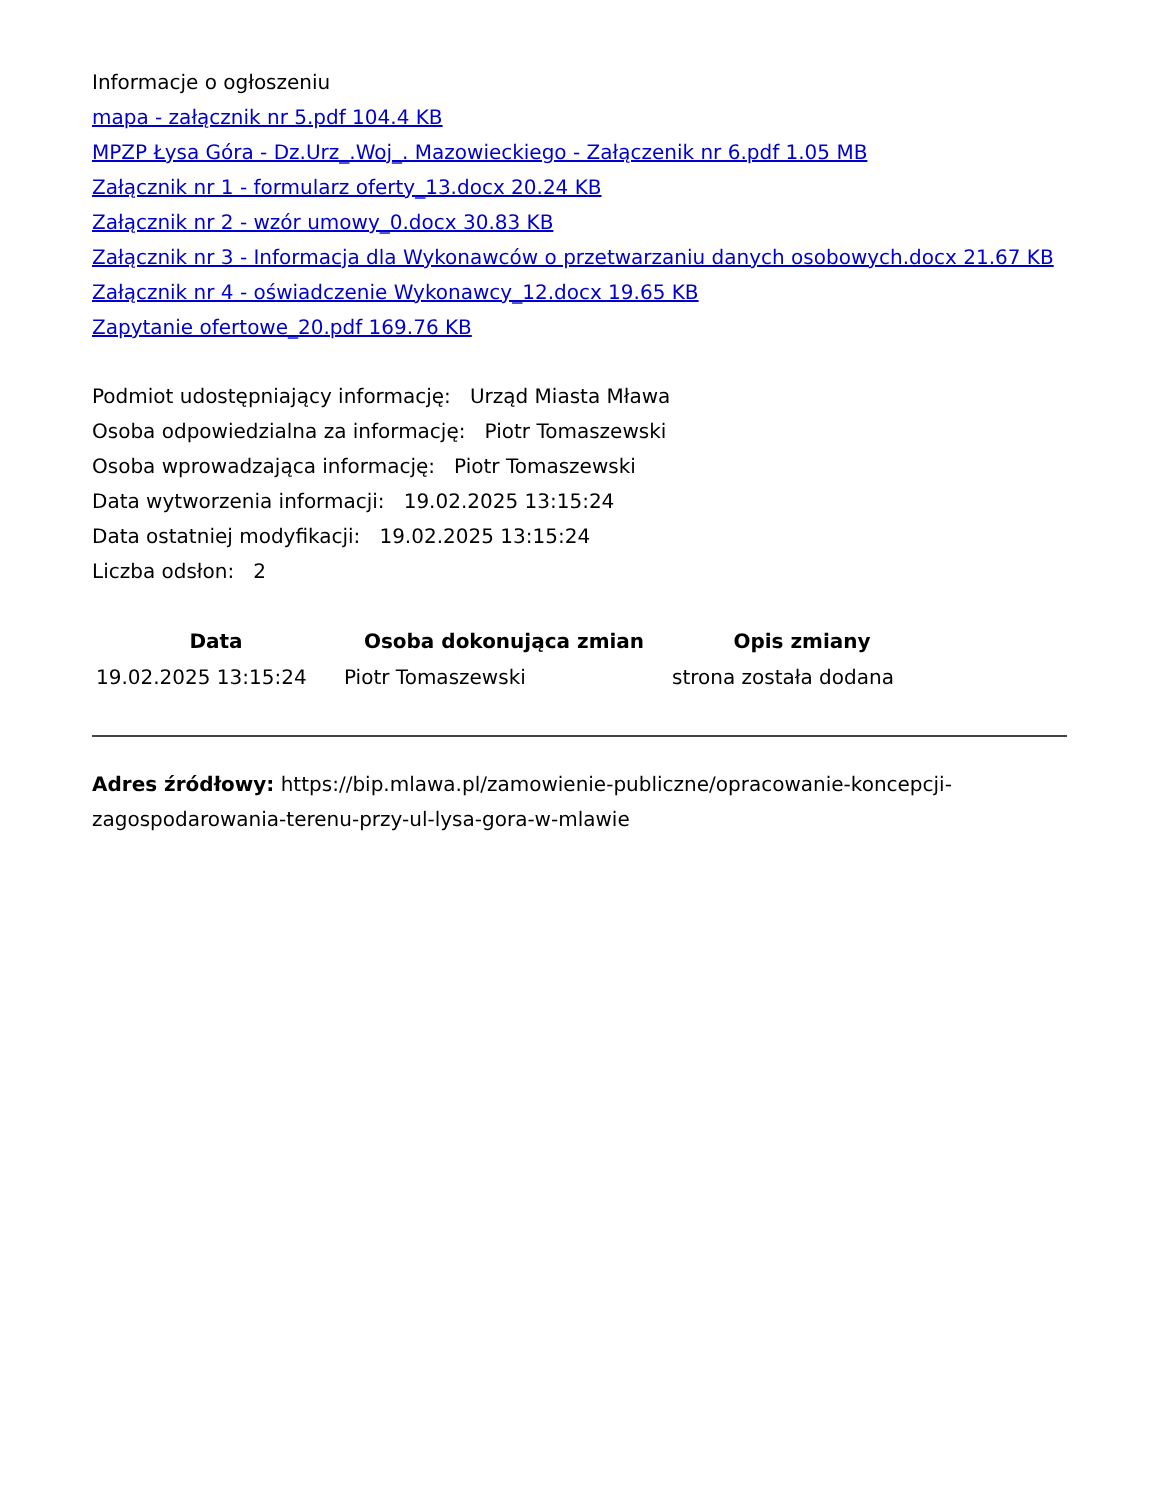Informacje o ogłoszeniu
mapa - załącznik nr 5.pdf 104.4 KB
MPZP Łysa Góra - Dz.Urz_.Woj_. Mazowieckiego - Załączenik nr 6.pdf 1.05 MB
Załącznik nr 1 - formularz oferty_13.docx 20.24 KB
Załącznik nr 2 - wzór umowy_0.docx 30.83 KB
Załącznik nr 3 - Informacja dla Wykonawców o przetwarzaniu danych osobowych.docx 21.67 KB
Załącznik nr 4 - oświadczenie Wykonawcy_12.docx 19.65 KB
Zapytanie ofertowe_20.pdf 169.76 KB
Podmiot udostępniający informację: Urząd Miasta Mława
Osoba odpowiedzialna za informację: Piotr Tomaszewski
Osoba wprowadzająca informację: Piotr Tomaszewski
Data wytworzenia informacji: 19.02.2025 13:15:24
Data ostatniej modyfikacji: 19.02.2025 13:15:24
Liczba odsłon: 2
| Data | Osoba dokonująca zmian | Opis zmiany |
| --- | --- | --- |
| 19.02.2025 13:15:24 | Piotr Tomaszewski | strona została dodana |
Adres źródłowy: https://bip.mlawa.pl/zamowienie-publiczne/opracowanie-koncepcji-zagospodarowania-terenu-przy-ul-lysa-gora-w-mlawie